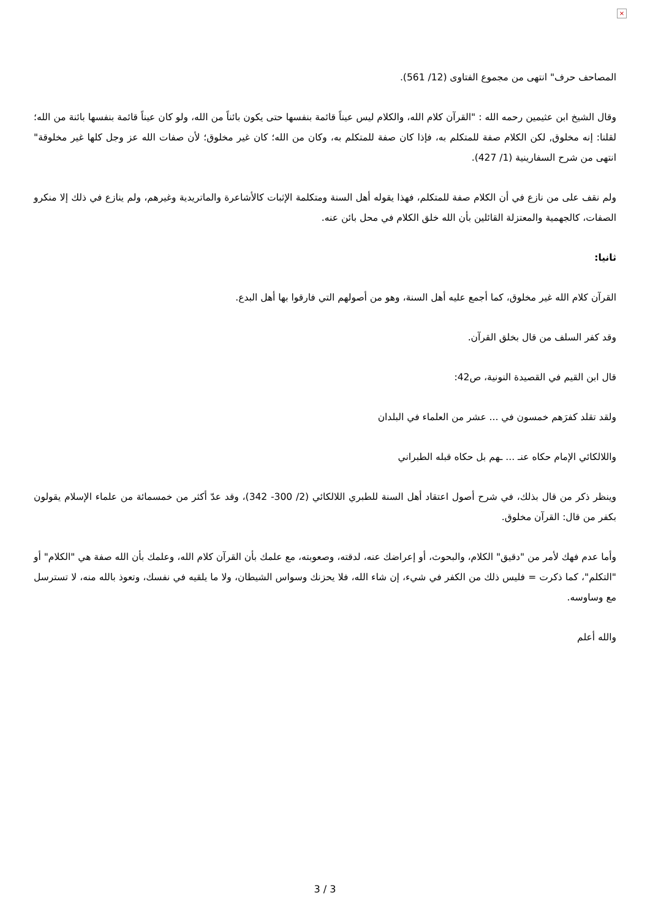×
المصاحف حرف" انتهى من مجموع الفتاوى (12/ 561).
وقال الشيخ ابن عثيمين رحمه الله : "القرآن كلام الله، والكلام ليس عيناً قائمة بنفسها حتى يكون بائناً من الله، ولو كان عيناً قائمة بنفسها بائنة من الله؛ لقلنا: إنه مخلوق, لكن الكلام صفة للمتكلم به، فإذا كان صفة للمتكلم به، وكان من الله؛ كان غير مخلوق؛ لأن صفات الله عز وجل كلها غير مخلوقة" انتهى من شرح السفارينية (1/ 427).
ولم نقف على من نازع في أن الكلام صفة للمتكلم، فهذا يقوله أهل السنة ومتكلمة الإثبات كالأشاعرة والماتريدية وغيرهم، ولم ينازع في ذلك إلا منكرو الصفات، كالجهمية والمعتزلة القائلين بأن الله خلق الكلام في محل بائن عنه.
ثانيا:
القرآن كلام الله غير مخلوق، كما أجمع عليه أهل السنة، وهو من أصولهم التي فارقوا بها أهل البدع.
وقد كفر السلف من قال بخلق القرآن.
قال ابن القيم في القصيدة النونية، ص42:
ولقد تقلد كفرَهم خمسون في ... عشر من العلماء في البلدان
واللالكائي الإمام حكاه عنـ ... ـهم بل حكاه قبله الطبراني
وينظر ذكر من قال بذلك، في شرح أصول اعتقاد أهل السنة للطبري اللالكائي (2/ 300- 342)، وقد عدّ أكثر من خمسمائة من علماء الإسلام يقولون بكفر من قال: القرآن مخلوق.
وأما عدم فهك لأمر من "دقيق" الكلام، والبحوث، أو إعراضك عنه، لدقته، وصعوبته، مع علمك بأن القرآن كلام الله، وعلمك بأن الله صفة هي "الكلام" أو "التكلم"، كما ذكرت = فليس ذلك من الكفر في شيء، إن شاء الله، فلا يحزنك وسواس الشيطان، ولا ما يلقيه في نفسك، وتعوذ بالله منه، لا تسترسل مع وساوسه.
والله أعلم
3 / 3